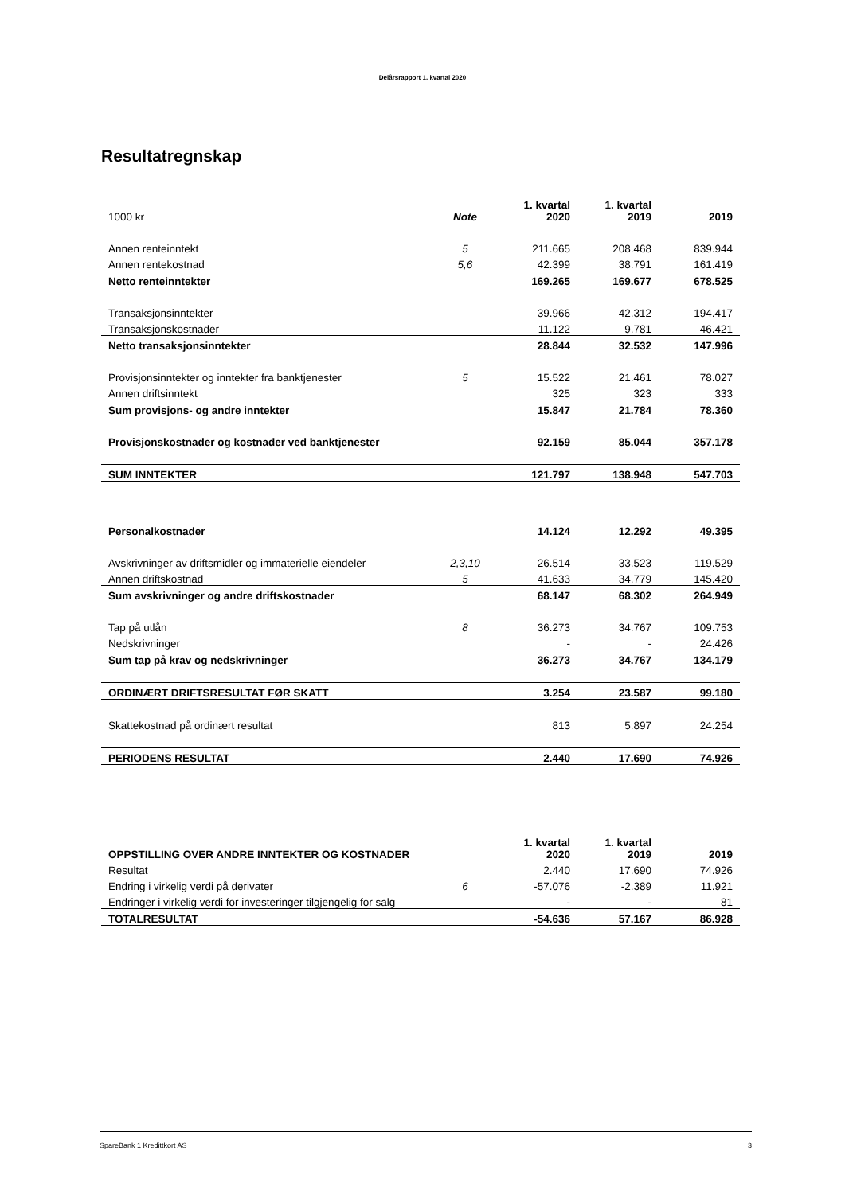Delårsrapport 1. kvartal 2020
Resultatregnskap
| 1000 kr | Note | 1. kvartal 2020 | 1. kvartal 2019 | 2019 |
| --- | --- | --- | --- | --- |
| Annen renteinntekt | 5 | 211.665 | 208.468 | 839.944 |
| Annen rentekostnad | 5,6 | 42.399 | 38.791 | 161.419 |
| Netto renteinntekter | | 169.265 | 169.677 | 678.525 |
| Transaksjonsinntekter | | 39.966 | 42.312 | 194.417 |
| Transaksjonskostnader | | 11.122 | 9.781 | 46.421 |
| Netto transaksjonsinntekter | | 28.844 | 32.532 | 147.996 |
| Provisjonsinntekter og inntekter fra banktjenester | 5 | 15.522 | 21.461 | 78.027 |
| Annen driftsinntekt | | 325 | 323 | 333 |
| Sum provisjons- og andre inntekter | | 15.847 | 21.784 | 78.360 |
| Provisjonskostnader og kostnader ved banktjenester | | 92.159 | 85.044 | 357.178 |
| SUM INNTEKTER | | 121.797 | 138.948 | 547.703 |
| Personalkostnader | | 14.124 | 12.292 | 49.395 |
| Avskrivninger av driftsmidler og immaterielle eiendeler | 2,3,10 | 26.514 | 33.523 | 119.529 |
| Annen driftskostnad | 5 | 41.633 | 34.779 | 145.420 |
| Sum avskrivninger og andre driftskostnader | | 68.147 | 68.302 | 264.949 |
| Tap på utlån | 8 | 36.273 | 34.767 | 109.753 |
| Nedskrivninger | | - | - | 24.426 |
| Sum tap på krav og nedskrivninger | | 36.273 | 34.767 | 134.179 |
| ORDINÆRT DRIFTSRESULTAT FØR SKATT | | 3.254 | 23.587 | 99.180 |
| Skattekostnad på ordinært resultat | | 813 | 5.897 | 24.254 |
| PERIODENS RESULTAT | | 2.440 | 17.690 | 74.926 |
| OPPSTILLING OVER ANDRE INNTEKTER OG KOSTNADER | | 1. kvartal 2020 | 1. kvartal 2019 | 2019 |
| --- | --- | --- | --- | --- |
| Resultat | | 2.440 | 17.690 | 74.926 |
| Endring i virkelig verdi på derivater | 6 | -57.076 | -2.389 | 11.921 |
| Endringer i virkelig verdi for investeringer tilgjengelig for salg | | - | - | 81 |
| TOTALRESULTAT | | -54.636 | 57.167 | 86.928 |
SpareBank 1 Kredittkort AS 3